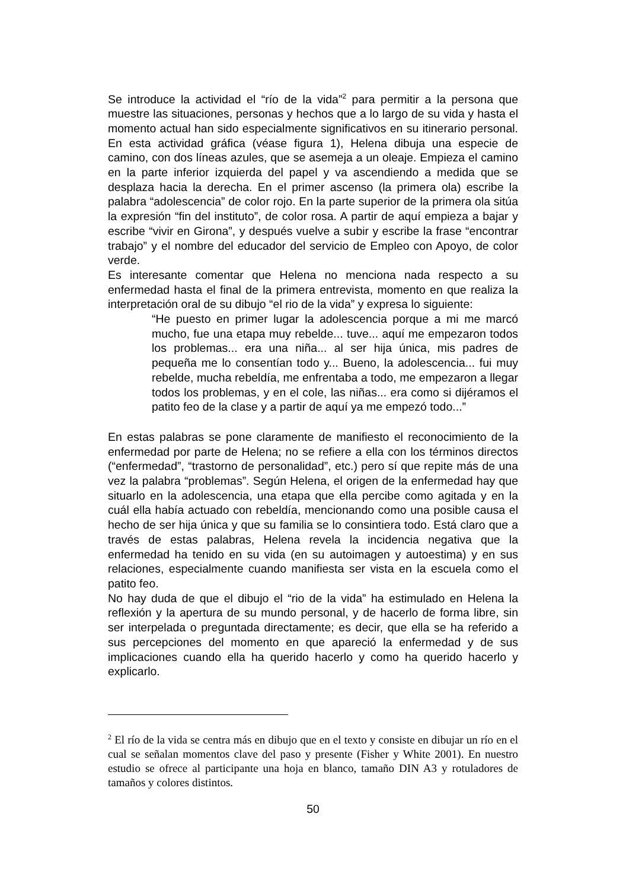Se introduce la actividad el “río de la vida”<sup>2</sup> para permitir a la persona que muestre las situaciones, personas y hechos que a lo largo de su vida y hasta el momento actual han sido especialmente significativos en su itinerario personal. En esta actividad gráfica (véase figura 1), Helena dibuja una especie de camino, con dos líneas azules, que se asemeja a un oleaje. Empieza el camino en la parte inferior izquierda del papel y va ascendiendo a medida que se desplaza hacia la derecha. En el primer ascenso (la primera ola) escribe la palabra “adolescencia” de color rojo. En la parte superior de la primera ola sitúa la expresión “fin del instituto”, de color rosa. A partir de aquí empieza a bajar y escribe “vivir en Girona”, y después vuelve a subir y escribe la frase “encontrar trabajo” y el nombre del educador del servicio de Empleo con Apoyo, de color verde.
Es interesante comentar que Helena no menciona nada respecto a su enfermedad hasta el final de la primera entrevista, momento en que realiza la interpretación oral de su dibujo “el rio de la vida” y expresa lo siguiente:
“He puesto en primer lugar la adolescencia porque a mi me marcó mucho, fue una etapa muy rebelde... tuve... aquí me empezaron todos los problemas... era una niña... al ser hija única, mis padres de pequeña me lo consentían todo y... Bueno, la adolescencia... fui muy rebelde, mucha rebeldía, me enfrentaba a todo, me empezaron a llegar todos los problemas, y en el cole, las niñas... era como si dijéramos el patito feo de la clase y a partir de aquí ya me empezó todo...”
En estas palabras se pone claramente de manifiesto el reconocimiento de la enfermedad por parte de Helena; no se refiere a ella con los términos directos (“enfermedad”, “trastorno de personalidad”, etc.) pero sí que repite más de una vez la palabra “problemas”. Según Helena, el origen de la enfermedad hay que situarlo en la adolescencia, una etapa que ella percibe como agitada y en la cuál ella había actuado con rebeldía, mencionando como una posible causa el hecho de ser hija única y que su familia se lo consintiera todo. Está claro que a través de estas palabras, Helena revela la incidencia negativa que la enfermedad ha tenido en su vida (en su autoimagen y autoestima) y en sus relaciones, especialmente cuando manifiesta ser vista en la escuela como el patito feo.
No hay duda de que el dibujo el “rio de la vida” ha estimulado en Helena la reflexión y la apertura de su mundo personal, y de hacerlo de forma libre, sin ser interpelada o preguntada directamente; es decir, que ella se ha referido a sus percepciones del momento en que apareció la enfermedad y de sus implicaciones cuando ella ha querido hacerlo y como ha querido hacerlo y explicarlo.
<sup>2</sup> El río de la vida se centra más en dibujo que en el texto y consiste en dibujar un río en el cual se señalan momentos clave del paso y presente (Fisher y White 2001). En nuestro estudio se ofrece al participante una hoja en blanco, tamaño DIN A3 y rotuladores de tamaños y colores distintos.
50